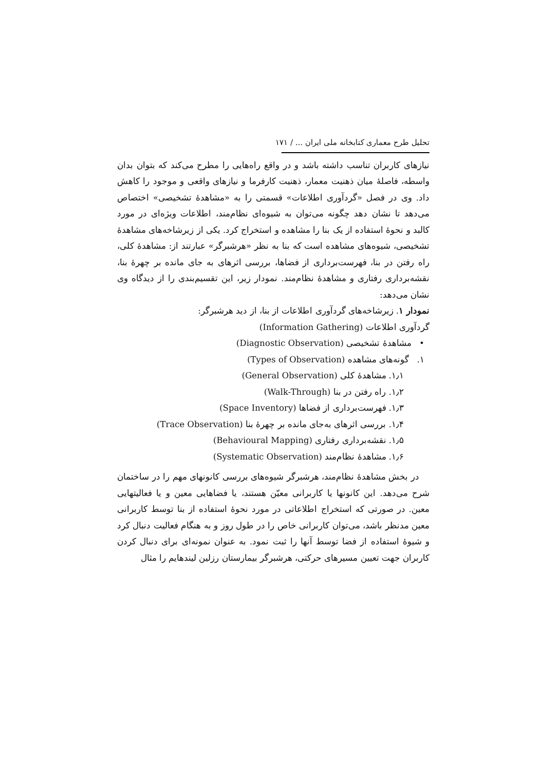تحلیل طرح معماری کتابخانه ملی ایران ... / ۱۷۱
نیازهای کاربران تناسب داشته باشد و در واقع راه‌هایی را مطرح می‌کند که بتوان بدان واسطه، فاصلهٔ میان ذهنیت معمار، ذهنیت کارفرما و نیازهای واقعی و موجود را کاهش داد. وی در فصل «گردآوری اطلاعات» قسمتی را به «مشاهدهٔ تشخیصی» اختصاص می‌دهد تا نشان دهد چگونه می‌توان به شیوه‌ای نظام‌مند، اطلاعات ویژه‌ای در مورد کالبد و نحوهٔ استفاده از یک بنا را مشاهده و استخراج کرد. یکی از زیرشاخه‌های مشاهدهٔ تشخیصی، شیوه‌های مشاهده است که بنا به نظر «هرشبرگر» عبارتند از: مشاهدهٔ کلی، راه رفتن در بنا، فهرست‌برداری از فضاها، بررسی اثرهای به جای مانده بر چهرهٔ بنا، نقشه‌برداری رفتاری و مشاهدهٔ نظام‌مند. نمودار زیر، این تقسیم‌بندی را از دیدگاه وی نشان می‌دهد:
نمودار ۱. زیرشاخه‌های گردآوری اطلاعات از بنا، از دید هرشبرگر:
گردآوری اطلاعات (Information Gathering)
• مشاهدهٔ تشخیصی (Diagnostic Observation)
۱. گونه‌های مشاهده (Types of Observation)
۱٫۱. مشاهدهٔ کلی (General Observation)
۱٫۲. راه رفتن در بنا (Walk-Through)
۱٫۳. فهرست‌برداری از فضاها (Space Inventory)
۱٫۴. بررسی اثرهای به‌جای مانده بر چهرهٔ بنا (Trace Observation)
۱٫۵. نقشه‌برداری رفتاری (Behavioural Mapping)
۱٫۶. مشاهدهٔ نظام‌مند (Systematic Observation)
در بخش مشاهدهٔ نظام‌مند، هرشبرگر شیوه‌های بررسی کانونهای مهم را در ساختمان شرح می‌دهد. این کانونها یا کاربرانی معیّن هستند، یا فضاهایی معین و یا فعالیتهایی معین. در صورتی که استخراج اطلاعاتی در مورد نحوهٔ استفاده از بنا توسط کاربرانی معین مدنظر باشد، می‌توان کاربرانی خاص را در طول روز و به هنگام فعالیت دنبال کرد و شیوهٔ استفاده از فضا توسط آنها را ثبت نمود. به عنوان نمونه‌ای برای دنبال کردن کاربران جهت تعیین مسیرهای حرکتی، هرشبرگر بیمارستان رزلین لیندهایم را مثال